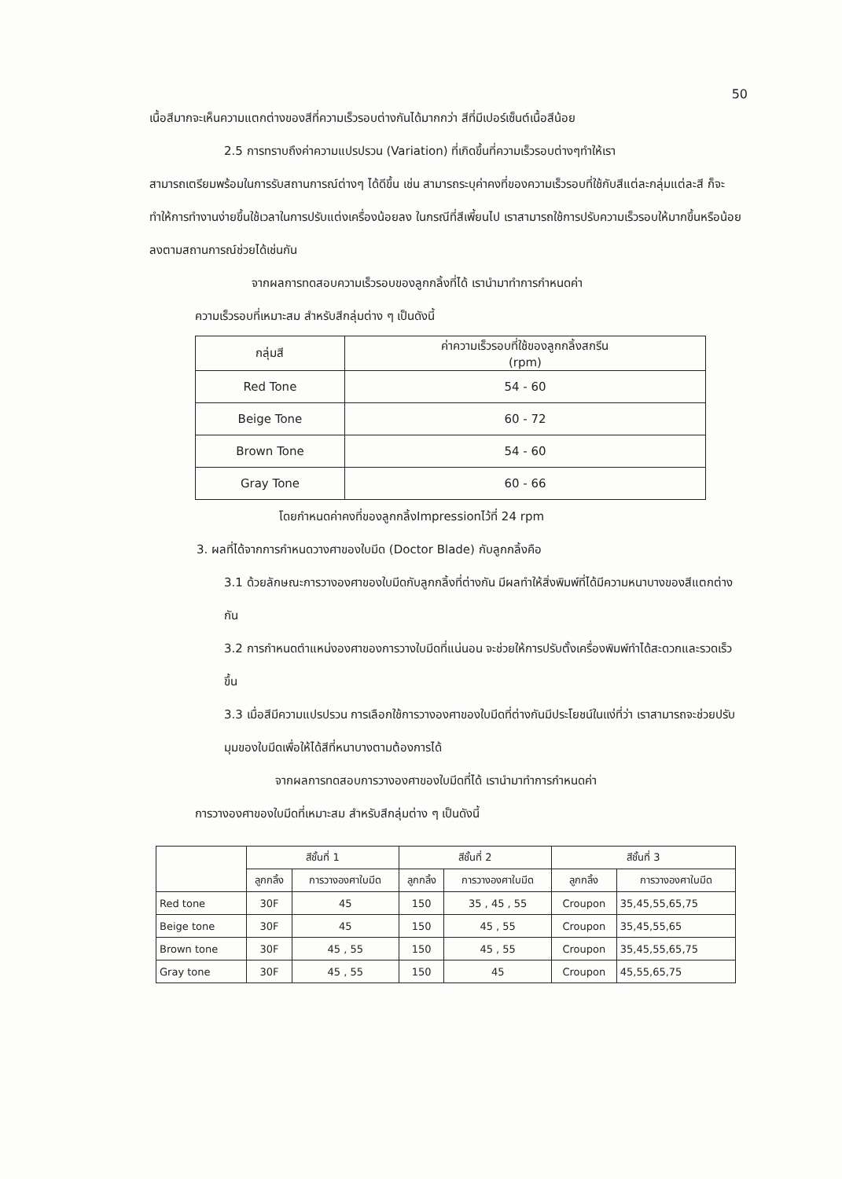50
เนื้อสีมากจะเห็นความแตกต่างของสีที่ความเร็วรอบต่างกันได้มากกว่า สีที่มีเปอร์เซ็นต์เนื้อสีน้อย
2.5 การทราบถึงค่าความแปรปรวน (Variation) ที่เกิดขึ้นที่ความเร็วรอบต่างๆทำให้เรา
สามารถเตรียมพร้อมในการรับสถานการณ์ต่างๆ ได้ดีขึ้น เช่น สามารถระบุค่าคงที่ของความเร็วรอบที่ใช้กับสีแต่ละกลุ่มแต่ละสี ก็จะทำให้การทำงานง่ายขึ้นใช้เวลาในการปรับแต่งเครื่องน้อยลง ในกรณีที่สีเพี้ยนไป เราสามารถใช้การปรับความเร็วรอบให้มากขึ้นหรือน้อยลงตามสถานการณ์ช่วยได้เช่นกัน
จากผลการทดสอบความเร็วรอบของลูกกลิ้งที่ได้ เรานำมาทำการกำหนดค่า
ความเร็วรอบที่เหมาะสม สำหรับสีกลุ่มต่าง ๆ เป็นดังนี้
| กลุ่มสี | ค่าความเร็วรอบที่ใช้ของลูกกลิ้งสกรีน (rpm) |
| --- | --- |
| Red Tone | 54 - 60 |
| Beige Tone | 60 - 72 |
| Brown Tone | 54 - 60 |
| Gray Tone | 60 - 66 |
โดยกำหนดค่าคงที่ของลูกกลิ้งImpressionไว้ที่ 24 rpm
3. ผลที่ได้จากการกำหนดวางศาของใบมีด (Doctor Blade) กับลูกกลิ้งคือ
3.1 ด้วยลักษณะการวางองศาของใบมีดกับลูกกลิ้งที่ต่างกัน มีผลทำให้สิ่งพิมพ์ที่ได้มีความหนาบางของสีแตกต่างกัน
3.2 การกำหนดตำแหน่งองศาของการวางใบมีดที่แน่นอน จะช่วยให้การปรับตั้งเครื่องพิมพ์ทำได้สะดวกและรวดเร็วขึ้น
3.3 เมื่อสีมีความแปรปรวน การเลือกใช้การวางองศาของใบมีดที่ต่างกันมีประโยชน์ในแง่ที่ว่า เราสามารถจะช่วยปรับมุมของใบมีดเพื่อให้ได้สีที่หนาบางตามต้องการได้
จากผลการทดสอบการวางองศาของใบมีดที่ได้ เรานำมาทำการกำหนดค่า
การวางองศาของใบมีดที่เหมาะสม สำหรับสีกลุ่มต่าง ๆ เป็นดังนี้
| | สีชั้นที่ 1 | | สีชั้นที่ 2 | | สีชั้นที่ 3 | |
| --- | --- | --- | --- | --- | --- | --- |
| | ลูกกลิ้ง | การวางองศาใบมีด | ลูกกลิ้ง | การวางองศาใบมีด | ลูกกลิ้ง | การวางองศาใบมีด |
| Red tone | 30F | 45 | 150 | 35 , 45 , 55 | Croupon | 35,45,55,65,75 |
| Beige tone | 30F | 45 | 150 | 45 , 55 | Croupon | 35,45,55,65 |
| Brown tone | 30F | 45 , 55 | 150 | 45 , 55 | Croupon | 35,45,55,65,75 |
| Gray tone | 30F | 45 , 55 | 150 | 45 | Croupon | 45,55,65,75 |